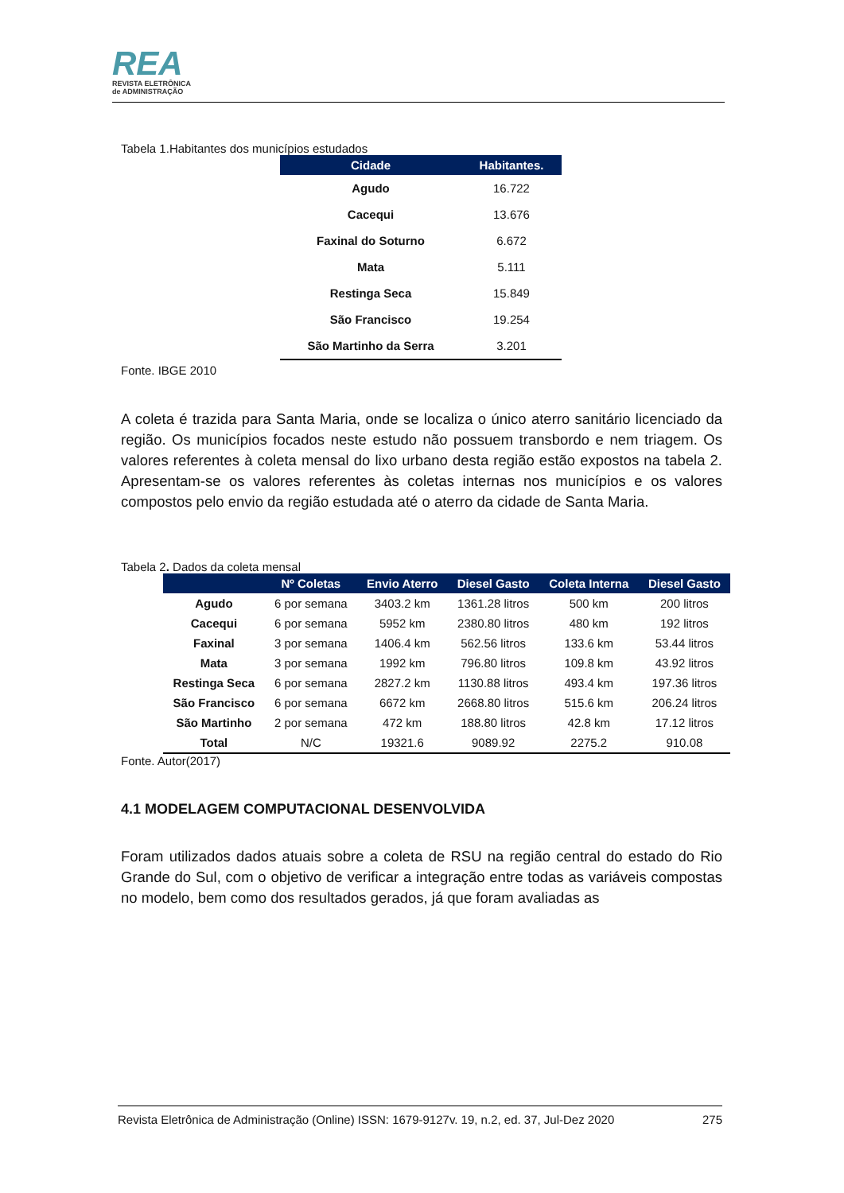REA
REVISTA ELETRÔNICA
de ADMINISTRAÇÃO
Tabela 1.Habitantes dos municípios estudados
| Cidade | Habitantes. |
| --- | --- |
| Agudo | 16.722 |
| Cacequi | 13.676 |
| Faxinal do Soturno | 6.672 |
| Mata | 5.111 |
| Restinga Seca | 15.849 |
| São Francisco | 19.254 |
| São Martinho da Serra | 3.201 |
Fonte. IBGE 2010
A coleta é trazida para Santa Maria, onde se localiza o único aterro sanitário licenciado da região. Os municípios focados neste estudo não possuem transbordo e nem triagem. Os valores referentes à coleta mensal do lixo urbano desta região estão expostos na tabela 2. Apresentam-se os valores referentes às coletas internas nos municípios e os valores compostos pelo envio da região estudada até o aterro da cidade de Santa Maria.
Tabela 2. Dados da coleta mensal
| | Nº Coletas | Envio Aterro | Diesel Gasto | Coleta Interna | Diesel Gasto |
| --- | --- | --- | --- | --- | --- |
| Agudo | 6 por semana | 3403.2 km | 1361.28 litros | 500 km | 200 litros |
| Cacequi | 6 por semana | 5952 km | 2380.80 litros | 480 km | 192 litros |
| Faxinal | 3 por semana | 1406.4 km | 562.56 litros | 133.6 km | 53.44 litros |
| Mata | 3 por semana | 1992 km | 796.80 litros | 109.8 km | 43.92 litros |
| Restinga Seca | 6 por semana | 2827.2 km | 1130.88 litros | 493.4 km | 197.36 litros |
| São Francisco | 6 por semana | 6672 km | 2668.80 litros | 515.6 km | 206.24 litros |
| São Martinho | 2 por semana | 472 km | 188.80 litros | 42.8 km | 17.12 litros |
| Total | N/C | 19321.6 | 9089.92 | 2275.2 | 910.08 |
Fonte. Autor(2017)
4.1 MODELAGEM COMPUTACIONAL DESENVOLVIDA
Foram utilizados dados atuais sobre a coleta de RSU na região central do estado do Rio Grande do Sul, com o objetivo de verificar a integração entre todas as variáveis compostas no modelo, bem como dos resultados gerados, já que foram avaliadas as
Revista Eletrônica de Administração (Online) ISSN: 1679-9127v. 19, n.2, ed. 37, Jul-Dez 2020 275